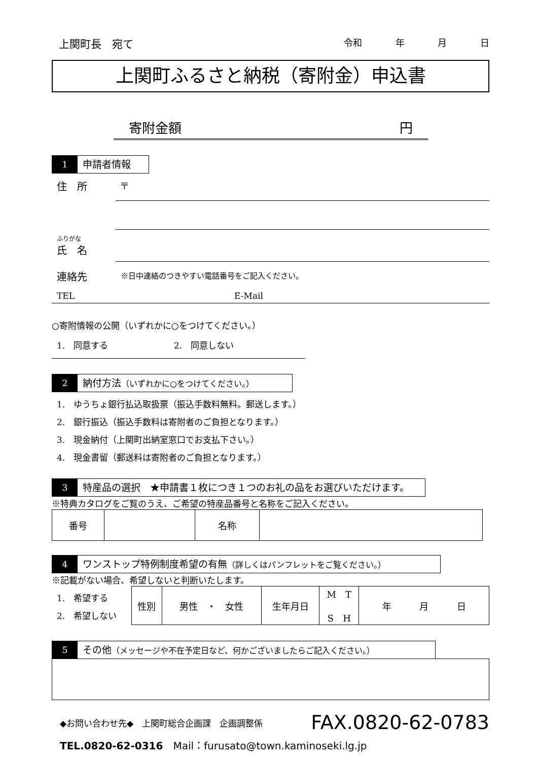上関町長　宛て 令和 年 月 日
上関町ふるさと納税（寄附金）申込書
寄附金額 円
1 申請者情報
住　所 〒
ふりがな
氏　名
連絡先 ※日中連絡のつきやすい電話番号をご記入ください。
TEL E-Mail
○寄附情報の公開（いずれかに○をつけてください。）
1.　同意する 2.　同意しない
2 納付方法（いずれかに○をつけてください。）
1.　ゆうちょ銀行払込取扱票（振込手数料無料。郵送します。）
2.　銀行振込（振込手数料は寄附者のご負担となります。）
3.　現金納付（上関町出納室窓口でお支払下さい。）
4.　現金書留（郵送料は寄附者のご負担となります。）
3 特産品の選択　★申請書１枚につき１つのお礼の品をお選びいただけます。
※特典カタログをご覧のうえ、ご希望の特産品番号と名称をご記入ください。
| 番号 | | 名称 | |
4 ワンストップ特例制度希望の有無（詳しくはパンフレットをご覧ください。）
※記載がない場合、希望しないと判断いたします。
1.　希望する
2.　希望しない
| 性別 | 男性 ・ 女性 | 生年月日 | M T S H | 年 月 日 |
5 その他（メッセージや不在予定日など、何かございましたらご記入ください。）
◆お問い合わせ先◆　上関町総合企画課　企画調整係 FAX.0820-62-0783
TEL.0820-62-0316　Mail：furusato@town.kaminoseki.lg.jp